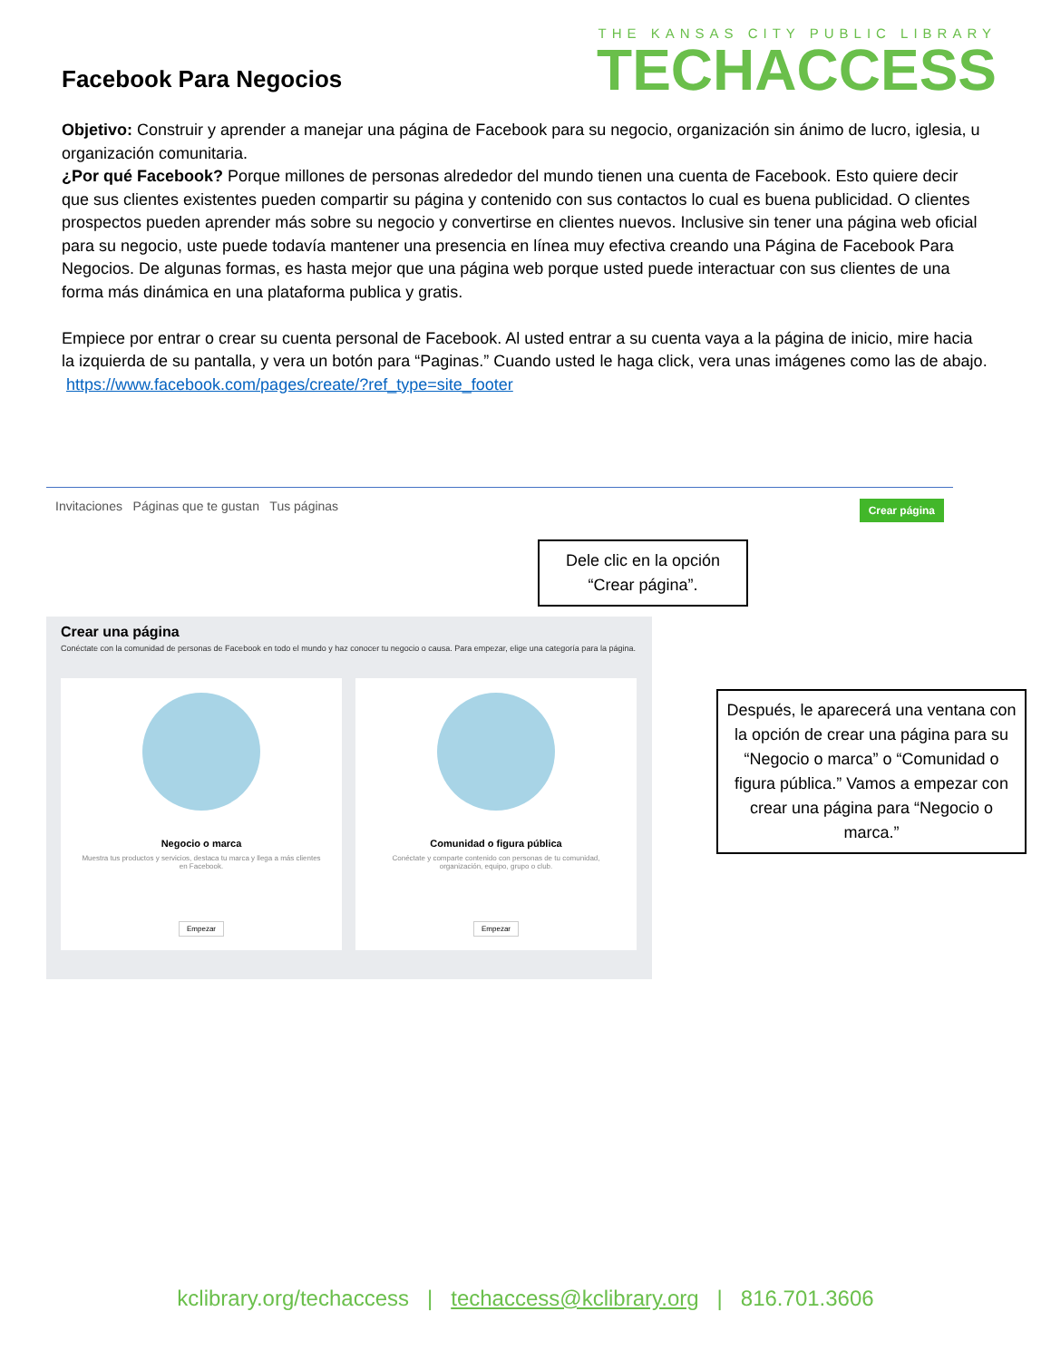Facebook Para Negocios
THE KANSAS CITY PUBLIC LIBRARY
TECHACCESS
Objetivo: Construir y aprender a manejar una página de Facebook para su negocio, organización sin ánimo de lucro, iglesia, u organización comunitaria.
¿Por qué Facebook? Porque millones de personas alrededor del mundo tienen una cuenta de Facebook. Esto quiere decir que sus clientes existentes pueden compartir su página y contenido con sus contactos lo cual es buena publicidad. O clientes prospectos pueden aprender más sobre su negocio y convertirse en clientes nuevos. Inclusive sin tener una página web oficial para su negocio, uste puede todavía mantener una presencia en línea muy efectiva creando una Página de Facebook Para Negocios. De algunas formas, es hasta mejor que una página web porque usted puede interactuar con sus clientes de una forma más dinámica en una plataforma publica y gratis.
Empiece por entrar o crear su cuenta personal de Facebook. Al usted entrar a su cuenta vaya a la página de inicio, mire hacia la izquierda de su pantalla, y vera un botón para “Paginas.” Cuando usted le haga click, vera unas imágenes como las de abajo.
https://www.facebook.com/pages/create/?ref_type=site_footer
Invitaciones Páginas que te gustan Tus páginas Crear página
Dele clic en la opción “Crear página”.
Crear una página
Conéctate con la comunidad de personas de Facebook en todo el mundo y haz conocer tu negocio o causa. Para empezar, elige una categoría para la página.
Negocio o marca
Muestra tus productos y servicios, destaca tu marca y llega a más clientes en Facebook.
Empezar
Comunidad o figura pública
Conéctate y comparte contenido con personas de tu comunidad, organización, equipo, grupo o club.
Empezar
Después, le aparecerá una ventana con la opción de crear una página para su “Negocio o marca” o “Comunidad o figura pública.” Vamos a empezar con crear una página para “Negocio o marca.”
kclibrary.org/techaccess | techaccess@kclibrary.org | 816.701.3606